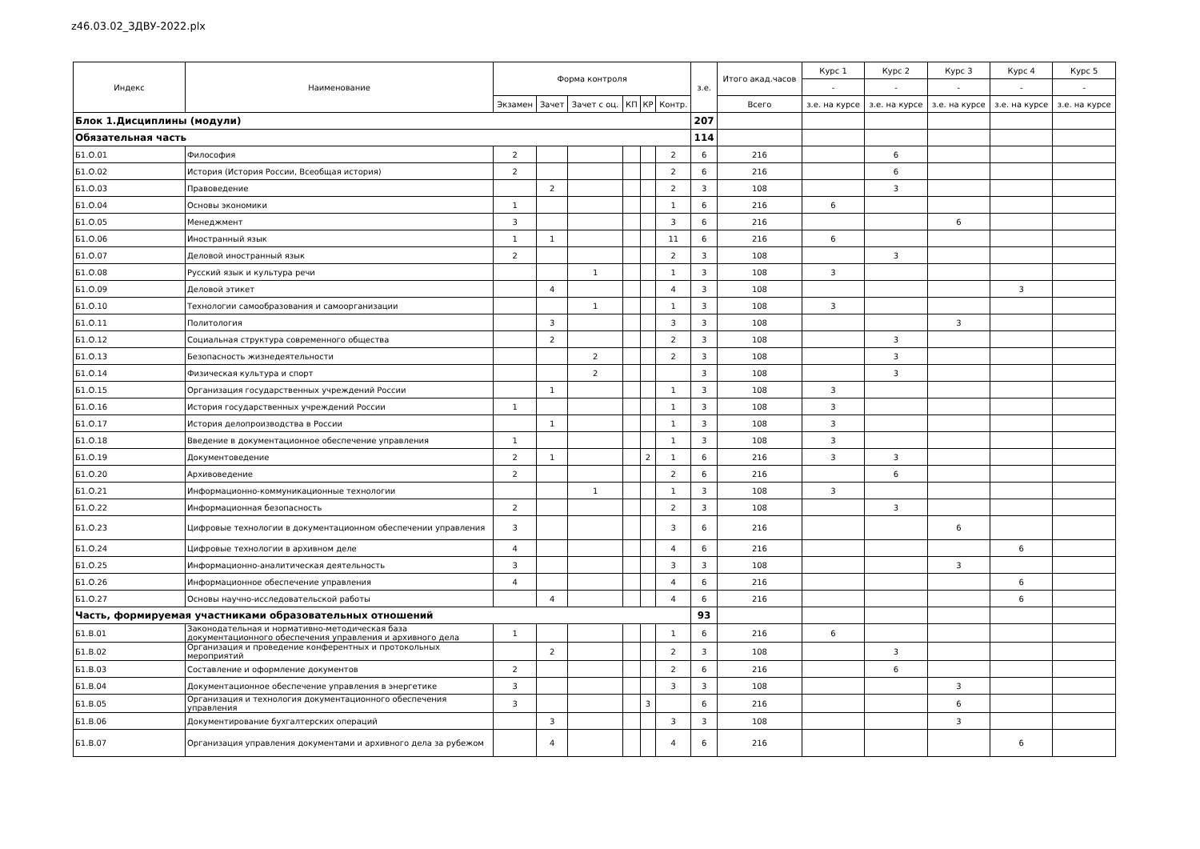z46.03.02_ЗДВУ-2022.plx
| Индекс | Наименование | Форма контроля | | | | | | з.е. | Итого акад.часов | Курс 1 | Курс 2 | Курс 3 | Курс 4 | Курс 5 |
| --- | --- | --- | --- | --- | --- | --- | --- | --- | --- | --- | --- | --- | --- | --- |
| | | | | | | | | | | - | - | - | - | - |
| | | Экзамен | Зачет | Зачет с оц. | КП | КР | Контр. | | Всего | з.е. на курсе | з.е. на курсе | з.е. на курсе | з.е. на курсе | з.е. на курсе |
| Блок 1.Дисциплины (модули) | | | | | | | | 207 | | | | | | |
| Обязательная часть | | | | | | | | 114 | | | | | | |
| Б1.О.01 | Философия | 2 | | | | | 2 | 6 | 216 | | 6 | | | |
| Б1.О.02 | История (История России, Всеобщая история) | 2 | | | | | 2 | 6 | 216 | | 6 | | | |
| Б1.О.03 | Правоведение | | 2 | | | | 2 | 3 | 108 | | 3 | | | |
| Б1.О.04 | Основы экономики | 1 | | | | | 1 | 6 | 216 | 6 | | | | |
| Б1.О.05 | Менеджмент | 3 | | | | | 3 | 6 | 216 | | | 6 | | |
| Б1.О.06 | Иностранный язык | 1 | 1 | | | | 11 | 6 | 216 | 6 | | | | |
| Б1.О.07 | Деловой иностранный язык | 2 | | | | | 2 | 3 | 108 | | 3 | | | |
| Б1.О.08 | Русский язык и культура речи | | | 1 | | | 1 | 3 | 108 | 3 | | | | |
| Б1.О.09 | Деловой этикет | | 4 | | | | 4 | 3 | 108 | | | | 3 | |
| Б1.О.10 | Технологии самообразования и самоорганизации | | | 1 | | | 1 | 3 | 108 | 3 | | | | |
| Б1.О.11 | Политология | | 3 | | | | 3 | 3 | 108 | | | 3 | | |
| Б1.О.12 | Социальная структура современного общества | | 2 | | | | 2 | 3 | 108 | | 3 | | | |
| Б1.О.13 | Безопасность жизнедеятельности | | | 2 | | | 2 | 3 | 108 | | 3 | | | |
| Б1.О.14 | Физическая культура и спорт | | | 2 | | | | 3 | 108 | | 3 | | | |
| Б1.О.15 | Организация государственных учреждений России | | 1 | | | | 1 | 3 | 108 | 3 | | | | |
| Б1.О.16 | История государственных учреждений России | 1 | | | | | 1 | 3 | 108 | 3 | | | | |
| Б1.О.17 | История делопроизводства в России | | 1 | | | | 1 | 3 | 108 | 3 | | | | |
| Б1.О.18 | Введение в документационное обеспечение управления | 1 | | | | | 1 | 3 | 108 | 3 | | | | |
| Б1.О.19 | Документоведение | 2 | 1 | | | 2 | 1 | 6 | 216 | 3 | 3 | | | |
| Б1.О.20 | Архивоведение | 2 | | | | | 2 | 6 | 216 | | 6 | | | |
| Б1.О.21 | Информационно-коммуникационные технологии | | | 1 | | | 1 | 3 | 108 | 3 | | | | |
| Б1.О.22 | Информационная безопасность | 2 | | | | | 2 | 3 | 108 | | 3 | | | |
| Б1.О.23 | Цифровые технологии в документационном обеспечении управления | 3 | | | | | 3 | 6 | 216 | | | 6 | | |
| Б1.О.24 | Цифровые технологии в архивном деле | 4 | | | | | 4 | 6 | 216 | | | | 6 | |
| Б1.О.25 | Информационно-аналитическая деятельность | 3 | | | | | 3 | 3 | 108 | | | 3 | | |
| Б1.О.26 | Информационное обеспечение управления | 4 | | | | | 4 | 6 | 216 | | | | 6 | |
| Б1.О.27 | Основы научно-исследовательской работы | | 4 | | | | 4 | 6 | 216 | | | | 6 | |
| Часть, формируемая участниками образовательных отношений | | | | | | | | 93 | | | | | | |
| Б1.В.01 | Законодательная и нормативно-методическая база документационного обеспечения управления и архивного дела | 1 | | | | | 1 | 6 | 216 | 6 | | | | |
| Б1.В.02 | Организация и проведение конферентных и протокольных мероприятий | | 2 | | | | 2 | 3 | 108 | | 3 | | | |
| Б1.В.03 | Составление и оформление документов | 2 | | | | | 2 | 6 | 216 | | 6 | | | |
| Б1.В.04 | Документационное обеспечение управления в энергетике | 3 | | | | | 3 | 3 | 108 | | | 3 | | |
| Б1.В.05 | Организация и технология документационного обеспечения управления | 3 | | | | 3 | | 6 | 216 | | | 6 | | |
| Б1.В.06 | Документирование бухгалтерских операций | | 3 | | | | 3 | 3 | 108 | | | 3 | | |
| Б1.В.07 | Организация управления документами и архивного дела за рубежом | | 4 | | | | 4 | 6 | 216 | | | | 6 | |